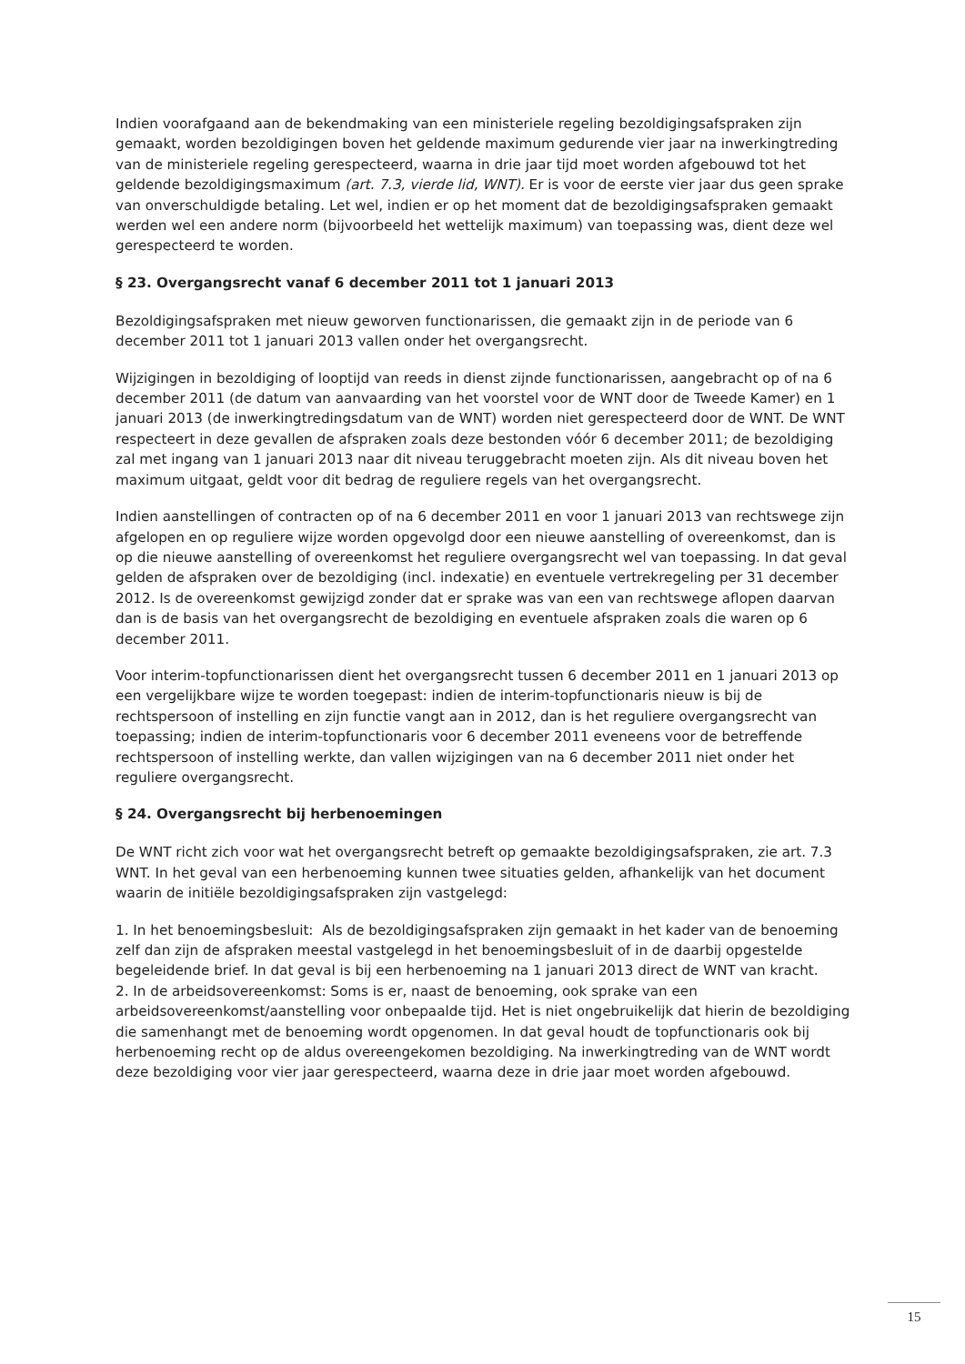Indien voorafgaand aan de bekendmaking van een ministeriele regeling bezoldigingsafspraken zijn gemaakt, worden bezoldigingen boven het geldende maximum gedurende vier jaar na inwerkingtreding van de ministeriele regeling gerespecteerd, waarna in drie jaar tijd moet worden afgebouwd tot het geldende bezoldigingsmaximum (art. 7.3, vierde lid, WNT). Er is voor de eerste vier jaar dus geen sprake van onverschuldigde betaling. Let wel, indien er op het moment dat de bezoldigingsafspraken gemaakt werden wel een andere norm (bijvoorbeeld het wettelijk maximum) van toepassing was, dient deze wel gerespecteerd te worden.
§ 23. Overgangsrecht vanaf 6 december 2011 tot 1 januari 2013
Bezoldigingsafspraken met nieuw geworven functionarissen, die gemaakt zijn in de periode van 6 december 2011 tot 1 januari 2013 vallen onder het overgangsrecht.
Wijzigingen in bezoldiging of looptijd van reeds in dienst zijnde functionarissen, aangebracht op of na 6 december 2011 (de datum van aanvaarding van het voorstel voor de WNT door de Tweede Kamer) en 1 januari 2013 (de inwerkingtredingsdatum van de WNT) worden niet gerespecteerd door de WNT. De WNT respecteert in deze gevallen de afspraken zoals deze bestonden vóór 6 december 2011; de bezoldiging zal met ingang van 1 januari 2013 naar dit niveau teruggebracht moeten zijn. Als dit niveau boven het maximum uitgaat, geldt voor dit bedrag de reguliere regels van het overgangsrecht.
Indien aanstellingen of contracten op of na 6 december 2011 en voor 1 januari 2013 van rechtswege zijn afgelopen en op reguliere wijze worden opgevolgd door een nieuwe aanstelling of overeenkomst, dan is op die nieuwe aanstelling of overeenkomst het reguliere overgangsrecht wel van toepassing. In dat geval gelden de afspraken over de bezoldiging (incl. indexatie) en eventuele vertrekregeling per 31 december 2012. Is de overeenkomst gewijzigd zonder dat er sprake was van een van rechtswege aflopen daarvan dan is de basis van het overgangsrecht de bezoldiging en eventuele afspraken zoals die waren op 6 december 2011.
Voor interim-topfunctionarissen dient het overgangsrecht tussen 6 december 2011 en 1 januari 2013 op een vergelijkbare wijze te worden toegepast: indien de interim-topfunctionaris nieuw is bij de rechtspersoon of instelling en zijn functie vangt aan in 2012, dan is het reguliere overgangsrecht van toepassing; indien de interim-topfunctionaris voor 6 december 2011 eveneens voor de betreffende rechtspersoon of instelling werkte, dan vallen wijzigingen van na 6 december 2011 niet onder het reguliere overgangsrecht.
§ 24. Overgangsrecht bij herbenoemingen
De WNT richt zich voor wat het overgangsrecht betreft op gemaakte bezoldigingsafspraken, zie art. 7.3 WNT. In het geval van een herbenoeming kunnen twee situaties gelden, afhankelijk van het document waarin de initiële bezoldigingsafspraken zijn vastgelegd:
1. In het benoemingsbesluit: Als de bezoldigingsafspraken zijn gemaakt in het kader van de benoeming zelf dan zijn de afspraken meestal vastgelegd in het benoemingsbesluit of in de daarbij opgestelde begeleidende brief. In dat geval is bij een herbenoeming na 1 januari 2013 direct de WNT van kracht.
2. In de arbeidsovereenkomst: Soms is er, naast de benoeming, ook sprake van een arbeidsovereenkomst/aanstelling voor onbepaalde tijd. Het is niet ongebruikelijk dat hierin de bezoldiging die samenhangt met de benoeming wordt opgenomen. In dat geval houdt de topfunctionaris ook bij herbenoeming recht op de aldus overeengekomen bezoldiging. Na inwerkingtreding van de WNT wordt deze bezoldiging voor vier jaar gerespecteerd, waarna deze in drie jaar moet worden afgebouwd.
15